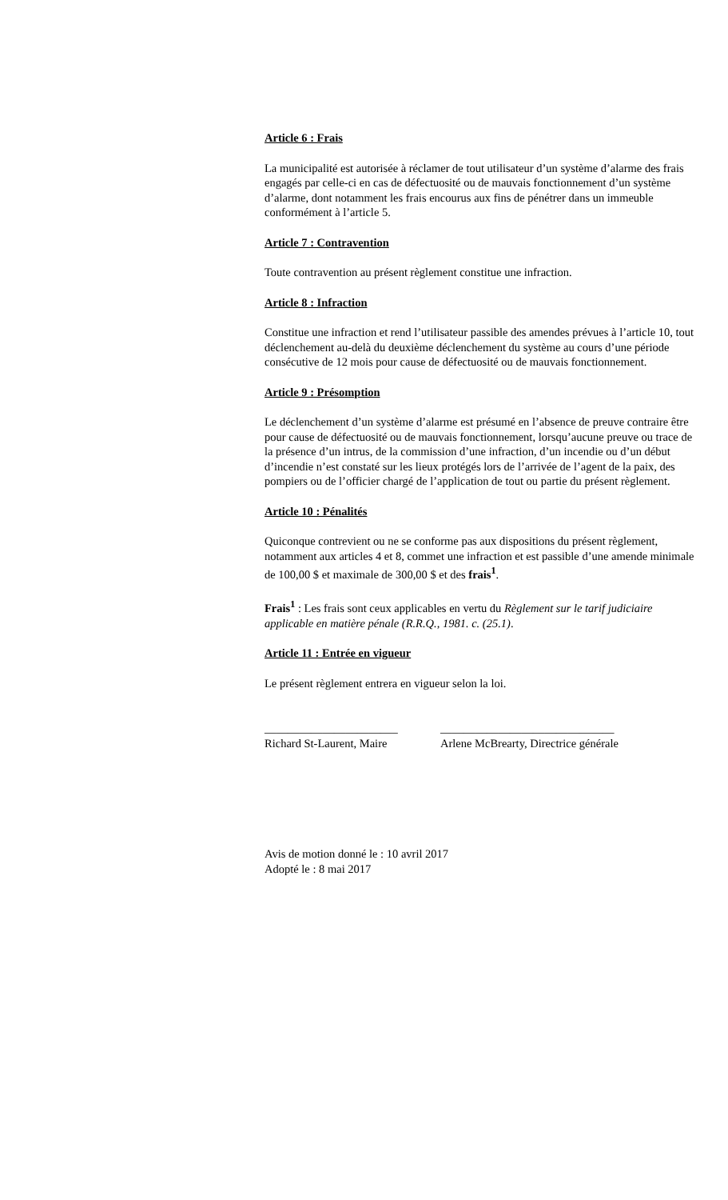Article 6 : Frais
La municipalité est autorisée à réclamer de tout utilisateur d’un système d’alarme des frais engagés par celle-ci en cas de défectuosité ou de mauvais fonctionnement d’un système d’alarme, dont notamment les frais encourus aux fins de pénétrer dans un immeuble conformément à l’article 5.
Article 7 : Contravention
Toute contravention au présent règlement constitue une infraction.
Article 8 : Infraction
Constitue une infraction et rend l’utilisateur passible des amendes prévues à l’article 10, tout déclenchement au-delà du deuxième déclenchement du système au cours d’une période consécutive de 12 mois pour cause de défectuosité ou de mauvais fonctionnement.
Article 9 : Présomption
Le déclenchement d’un système d’alarme est présumé en l’absence de preuve contraire être pour cause de défectuosité ou de mauvais fonctionnement, lorsqu’aucune preuve ou trace de la présence d’un intrus, de la commission d’une infraction, d’un incendie ou d’un début d’incendie n’est constaté sur les lieux protégés lors de l’arrivée de l’agent de la paix, des pompiers ou de l’officier chargé de l’application de tout ou partie du présent règlement.
Article 10 : Pénalités
Quiconque contrevient ou ne se conforme pas aux dispositions du présent règlement, notamment aux articles 4 et 8, commet une infraction et est passible d’une amende minimale de 100,00 $ et maximale de 300,00 $ et des frais<sup>1</sup>.
Frais<sup>1</sup> : Les frais sont ceux applicables en vertu du Règlement sur le tarif judiciaire applicable en matière pénale (R.R.Q., 1981. c. (25.1).
Article 11 : Entrée en vigueur
Le présent règlement entrera en vigueur selon la loi.
_______________________
Richard St-Laurent, Maire
______________________________
Arlene McBrearty, Directrice générale
Avis de motion donné le : 10 avril 2017
Adopté le : 8 mai 2017